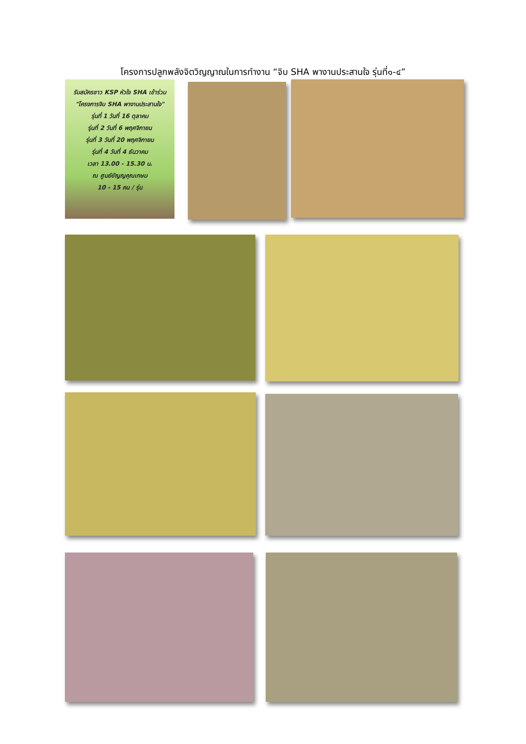โครงการปลูกพลังจิตวิญญาณในการทำงาน “จิบ SHA พางานประสานใจ รุ่นที่๑-๔”
รับสมัครชาว KSP หัวใจ SHA เข้าร่วม
"โครงการจิบ SHA พางานประสานใจ"
รุ่นที่ 1 วันที่ 16 ตุลาคม
รุ่นที่ 2 วันที่ 6 พฤศจิกายน
รุ่นที่ 3 วันที่ 20 พฤศจิกายน
รุ่นที่ 4 วันที่ 4 ธันวาคม
เวลา 13.00 - 15.30 น.
ณ ศูนย์ขัญญคุณเกษม
10 - 15 คน / รุ่น